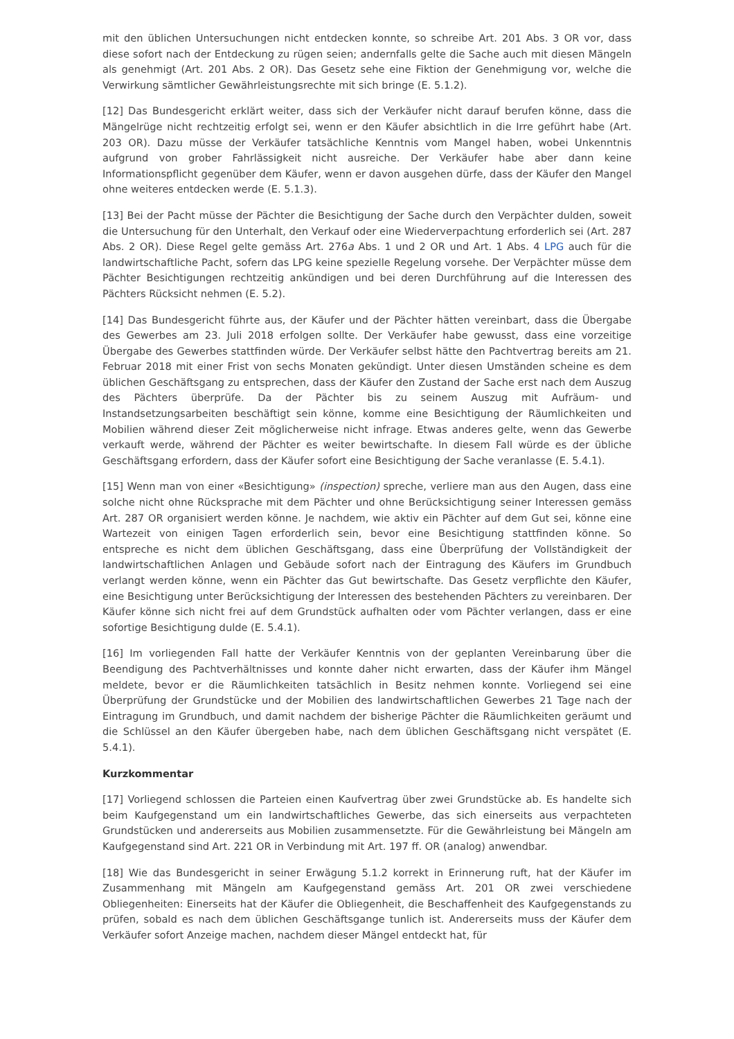mit den üblichen Untersuchungen nicht entdecken konnte, so schreibe Art. 201 Abs. 3 OR vor, dass diese sofort nach der Entdeckung zu rügen seien; andernfalls gelte die Sache auch mit diesen Mängeln als genehmigt (Art. 201 Abs. 2 OR). Das Gesetz sehe eine Fiktion der Genehmigung vor, welche die Verwirkung sämtlicher Gewährleistungsrechte mit sich bringe (E. 5.1.2).
[12] Das Bundesgericht erklärt weiter, dass sich der Verkäufer nicht darauf berufen könne, dass die Mängelrüge nicht rechtzeitig erfolgt sei, wenn er den Käufer absichtlich in die Irre geführt habe (Art. 203 OR). Dazu müsse der Verkäufer tatsächliche Kenntnis vom Mangel haben, wobei Unkenntnis aufgrund von grober Fahrlässigkeit nicht ausreiche. Der Verkäufer habe aber dann keine Informationspflicht gegenüber dem Käufer, wenn er davon ausgehen dürfe, dass der Käufer den Mangel ohne weiteres entdecken werde (E. 5.1.3).
[13] Bei der Pacht müsse der Pächter die Besichtigung der Sache durch den Verpächter dulden, soweit die Untersuchung für den Unterhalt, den Verkauf oder eine Wiederverpachtung erforderlich sei (Art. 287 Abs. 2 OR). Diese Regel gelte gemäss Art. 276a Abs. 1 und 2 OR und Art. 1 Abs. 4 LPG auch für die landwirtschaftliche Pacht, sofern das LPG keine spezielle Regelung vorsehe. Der Verpächter müsse dem Pächter Besichtigungen rechtzeitig ankündigen und bei deren Durchführung auf die Interessen des Pächters Rücksicht nehmen (E. 5.2).
[14] Das Bundesgericht führte aus, der Käufer und der Pächter hätten vereinbart, dass die Übergabe des Gewerbes am 23. Juli 2018 erfolgen sollte. Der Verkäufer habe gewusst, dass eine vorzeitige Übergabe des Gewerbes stattfinden würde. Der Verkäufer selbst hätte den Pachtvertrag bereits am 21. Februar 2018 mit einer Frist von sechs Monaten gekündigt. Unter diesen Umständen scheine es dem üblichen Geschäftsgang zu entsprechen, dass der Käufer den Zustand der Sache erst nach dem Auszug des Pächters überprüfe. Da der Pächter bis zu seinem Auszug mit Aufräum- und Instandsetzungsarbeiten beschäftigt sein könne, komme eine Besichtigung der Räumlichkeiten und Mobilien während dieser Zeit möglicherweise nicht infrage. Etwas anderes gelte, wenn das Gewerbe verkauft werde, während der Pächter es weiter bewirtschafte. In diesem Fall würde es der übliche Geschäftsgang erfordern, dass der Käufer sofort eine Besichtigung der Sache veranlasse (E. 5.4.1).
[15] Wenn man von einer «Besichtigung» (inspection) spreche, verliere man aus den Augen, dass eine solche nicht ohne Rücksprache mit dem Pächter und ohne Berücksichtigung seiner Interessen gemäss Art. 287 OR organisiert werden könne. Je nachdem, wie aktiv ein Pächter auf dem Gut sei, könne eine Wartezeit von einigen Tagen erforderlich sein, bevor eine Besichtigung stattfinden könne. So entspreche es nicht dem üblichen Geschäftsgang, dass eine Überprüfung der Vollständigkeit der landwirtschaftlichen Anlagen und Gebäude sofort nach der Eintragung des Käufers im Grundbuch verlangt werden könne, wenn ein Pächter das Gut bewirtschafte. Das Gesetz verpflichte den Käufer, eine Besichtigung unter Berücksichtigung der Interessen des bestehenden Pächters zu vereinbaren. Der Käufer könne sich nicht frei auf dem Grundstück aufhalten oder vom Pächter verlangen, dass er eine sofortige Besichtigung dulde (E. 5.4.1).
[16] Im vorliegenden Fall hatte der Verkäufer Kenntnis von der geplanten Vereinbarung über die Beendigung des Pachtverhältnisses und konnte daher nicht erwarten, dass der Käufer ihm Mängel meldete, bevor er die Räumlichkeiten tatsächlich in Besitz nehmen konnte. Vorliegend sei eine Überprüfung der Grundstücke und der Mobilien des landwirtschaftlichen Gewerbes 21 Tage nach der Eintragung im Grundbuch, und damit nachdem der bisherige Pächter die Räumlichkeiten geräumt und die Schlüssel an den Käufer übergeben habe, nach dem üblichen Geschäftsgang nicht verspätet (E. 5.4.1).
Kurzkommentar
[17] Vorliegend schlossen die Parteien einen Kaufvertrag über zwei Grundstücke ab. Es handelte sich beim Kaufgegenstand um ein landwirtschaftliches Gewerbe, das sich einerseits aus verpachteten Grundstücken und andererseits aus Mobilien zusammensetzte. Für die Gewährleistung bei Mängeln am Kaufgegenstand sind Art. 221 OR in Verbindung mit Art. 197 ff. OR (analog) anwendbar.
[18] Wie das Bundesgericht in seiner Erwägung 5.1.2 korrekt in Erinnerung ruft, hat der Käufer im Zusammenhang mit Mängeln am Kaufgegenstand gemäss Art. 201 OR zwei verschiedene Obliegenheiten: Einerseits hat der Käufer die Obliegenheit, die Beschaffenheit des Kaufgegenstands zu prüfen, sobald es nach dem üblichen Geschäftsgange tunlich ist. Andererseits muss der Käufer dem Verkäufer sofort Anzeige machen, nachdem dieser Mängel entdeckt hat, für